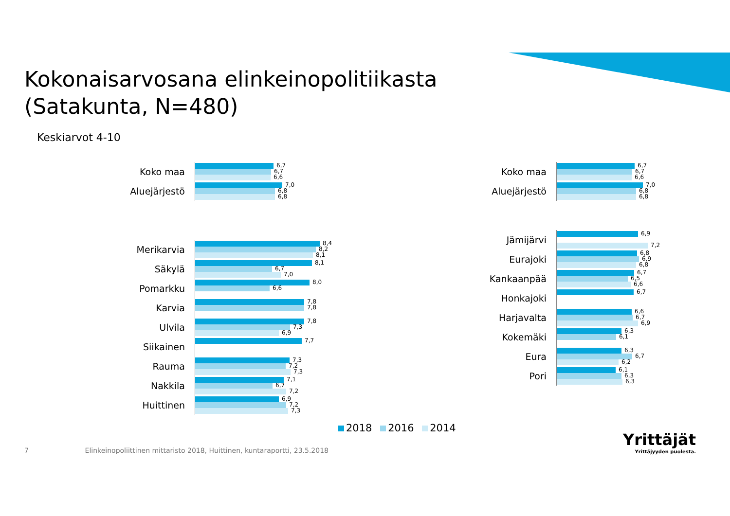Kokonaisarvosana elinkeinopolitiikasta
(Satakunta, N=480)
Keskiarvot 4-10
Koko maa
6,7
6,7
6,6
Aluejärjestö
7,0
6,8
6,8
Merikarvia
8,4
8,2
8,1
Säkylä
8,1
6,7
7,0
Pomarkku
8,0
6,6
Karvia
7,8
7,8
Ulvila
7,8
7,3
6,9
Siikainen
7,7
Rauma
7,3
7,2
7,3
Nakkila
7,1
6,7
7,2
Huittinen
6,9
7,2
7,3
Koko maa
6,7
6,7
6,6
Aluejärjestö
7,0
6,8
6,8
Jämijärvi
6,9
7,2
Eurajoki
6,8
6,9
6,8
Kankaanpää
6,7
6,5
6,6
Honkajoki
6,7
Harjavalta
6,6
6,7
6,9
Kokemäki
6,3
6,1
Eura
6,3
6,7
6,2
Pori
6,1
6,3
6,3
2018 2016 2014
7 Elinkeinopoliittinen mittaristo 2018, Huittinen, kuntaraportti, 23.5.2018
Yrittäjät
Yrittäjyyden puolesta.